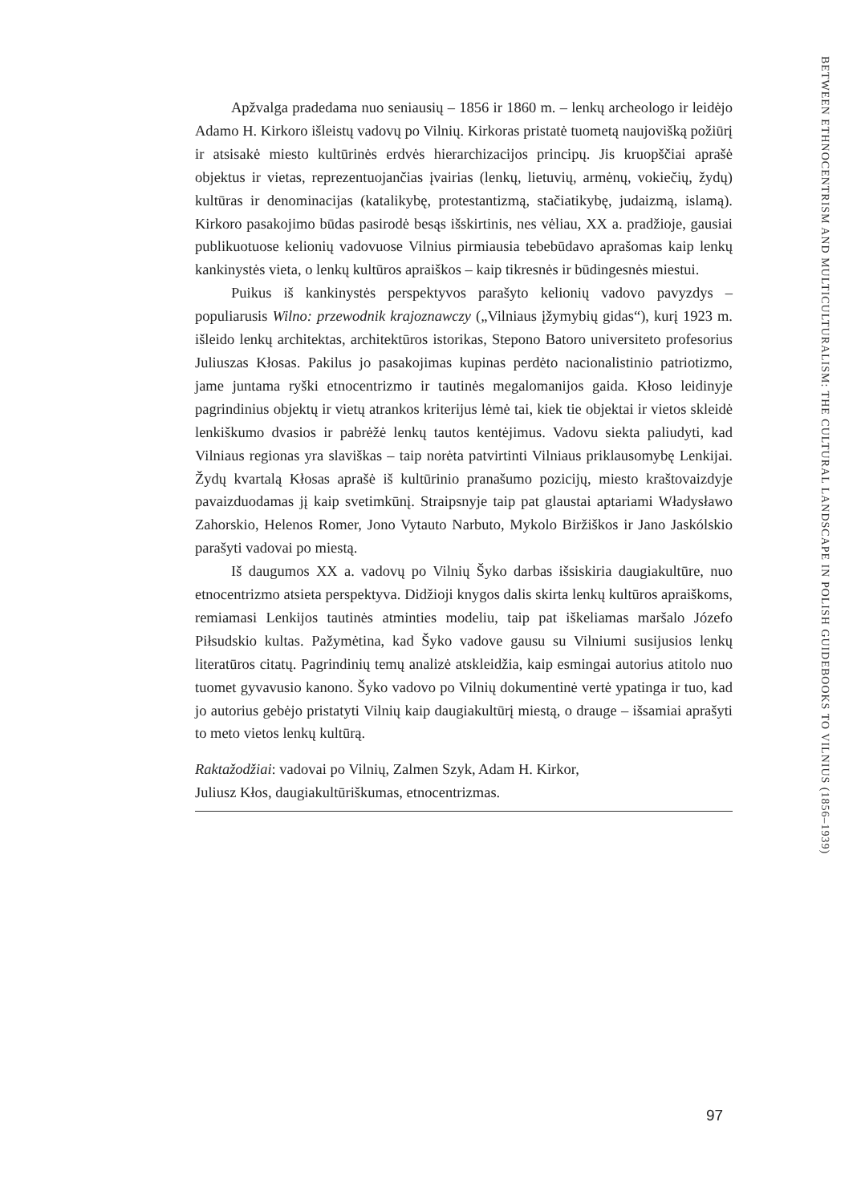Apžvalga pradedama nuo seniausių – 1856 ir 1860 m. – lenkų archeologo ir leidėjo Adamo H. Kirkoro išleistų vadovų po Vilnių. Kirkoras pristatė tuometą naujovišką požiūrį ir atsisakė miesto kultūrinės erdvės hierarchizacijos principų. Jis kruopščiai aprašė objektus ir vietas, reprezentuojančias įvairias (lenkų, lietuvių, armėnų, vokiečių, žydų) kultūras ir denominacijas (katalikybę, protestantizmą, stačiatikybę, judaizmą, islamą). Kirkoro pasakojimo būdas pasirodė besąs išskirtinis, nes vėliau, XX a. pradžioje, gausiai publikuotuose kelionių vadovuose Vilnius pirmiausia tebebūdavo aprašomas kaip lenkų kankinystės vieta, o lenkų kultūros apraiškos – kaip tikresnės ir būdingesnės miestui.
Puikus iš kankinystės perspektyvos parašyto kelionių vadovo pavyzdys – populiarusis Wilno: przewodnik krajoznawczy („Vilniaus įžymybių gidas“), kurį 1923 m. išleido lenkų architektas, architektūros istorikas, Stepono Batoro universiteto profesorius Juliuszas Kłosas. Pakilus jo pasakojimas kupinas perdėto nacionalistinio patriotizmo, jame juntama ryški etnocentrizmo ir tautinės megalomanijos gaida. Kłoso leidinyje pagrindinius objektų ir vietų atrankos kriterijus lėmė tai, kiek tie objektai ir vietos skleidė lenkiškumo dvasios ir pabrėžė lenkų tautos kentėjimus. Vadovu siekta paliudyti, kad Vilniaus regionas yra slaviškas – taip norėta patvirtinti Vilniaus priklausomybę Lenkijai. Žydų kvartalą Kłosas aprašė iš kultūrinio pranašumo pozicijų, miesto kraštovaizdyje pavaizduodamas jį kaip svetimkūnį. Straipsnyje taip pat glaustai aptariami Władysławo Zahorskio, Helenos Romer, Jono Vytauto Narbuto, Mykolo Biržiškos ir Jano Jaskólskio parašyti vadovai po miestą.
Iš daugumos XX a. vadovų po Vilnių Šyko darbas išsiskiria daugiakultūre, nuo etnocentrizmo atsieta perspektyva. Didžioji knygos dalis skirta lenkų kultūros apraiškoms, remiamasi Lenkijos tautinės atminties modeliu, taip pat iškeliamas maršalo Józefo Piłsudskio kultas. Pažymėtina, kad Šyko vadove gausu su Vilniumi susijusios lenkų literatūros citatų. Pagrindinių temų analizė atskleidžia, kaip esmingai autorius atitolo nuo tuomet gyvavusio kanono. Šyko vadovo po Vilnių dokumentinė vertė ypatinga ir tuo, kad jo autorius gebėjo pristatyti Vilnių kaip daugiakultūrį miestą, o drauge – išsamiai aprašyti to meto vietos lenkų kultūrą.
Raktažodžiai: vadovai po Vilnių, Zalmen Szyk, Adam H. Kirkor,
Juliusz Kłos, daugiakultūriškumas, etnocentrizmas.
BETWEEN ETHNOCENTRISM AND MULTICULTURALISM: THE CULTURAL LANDSCAPE IN POLISH GUIDEBOOKS TO VILNIUS (1856–1939)
97